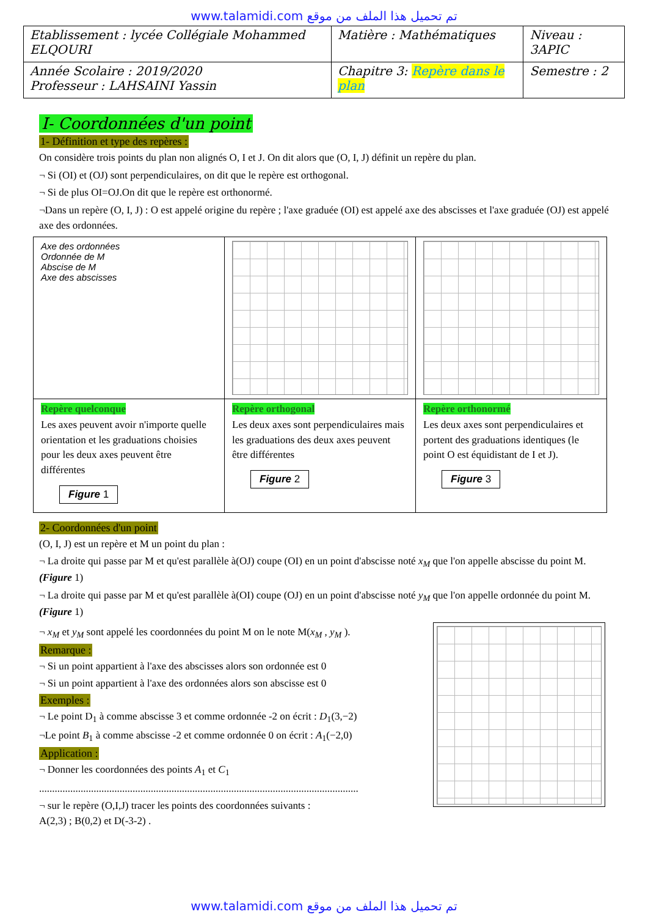www.talamidi.com تم تحميل هذا الملف من موقع
| Etablissement : lycée Collégiale Mohammed ELQOURI | Matière : Mathématiques | Niveau : 3APIC |
| Année Scolaire : 2019/2020 Professeur : LAHSAINI Yassin | Chapitre 3: Repère dans le plan | Semestre : 2 |
I- Coordonnées d'un point
1- Définition et type des repères :
On considère trois points du plan non alignés O, I et J. On dit alors que (O, I, J) définit un repère du plan.
¬ Si (OI) et (OJ) sont perpendiculaires, on dit que le repère est orthogonal.
¬ Si de plus OI=OJ.On dit que le repère est orthonormé.
¬Dans un repère (O, I, J) : O est appelé origine du repère ; l'axe graduée (OI) est appelé axe des abscisses et l'axe graduée (OJ) est appelé axe des ordonnées.
| Axe des ordonnées Ordonnée de M Abscise de M Axe des abscisses | | |
| Repère quelconque Les axes peuvent avoir n'importe quelle orientation et les graduations choisies pour les deux axes peuvent être différentes Figure 1 | Repère orthogonal Les deux axes sont perpendiculaires mais les graduations des deux axes peuvent être différentes Figure 2 | Repère orthonormé Les deux axes sont perpendiculaires et portent des graduations identiques (le point O est équidistant de I et J). Figure 3 |
2- Coordonnées d'un point
(O, I, J) est un repère et M un point du plan :
¬ La droite qui passe par M et qu'est parallèle à(OJ) coupe (OI) en un point d'abscisse noté x<sub>M</sub> que l'on appelle abscisse du point M. (Figure 1)
¬ La droite qui passe par M et qu'est parallèle à(OI) coupe (OJ) en un point d'abscisse noté y<sub>M</sub> que l'on appelle ordonnée du point M. (Figure 1)
¬ x<sub>M</sub> et y<sub>M</sub> sont appelé les coordonnées du point M on le note M(x<sub>M</sub> , y<sub>M</sub> ).
Remarque :
¬ Si un point appartient à l'axe des abscisses alors son ordonnée est 0
¬ Si un point appartient à l'axe des ordonnées alors son abscisse est 0
Exemples :
¬ Le point D<sub>1</sub> à comme abscisse 3 et comme ordonnée -2 on écrit : D<sub>1</sub>(3,−2)
¬Le point B<sub>1</sub> à comme abscisse -2 et comme ordonnée 0 on écrit : A<sub>1</sub>(−2,0)
Application :
¬ Donner les coordonnées des points A<sub>1</sub> et C<sub>1</sub>
...........................................................................................................................
¬ sur le repère (O,I,J) tracer les points des coordonnées suivants :
A(2,3) ; B(0,2) et D(-3-2) .
www.talamidi.com تم تحميل هذا الملف من موقع